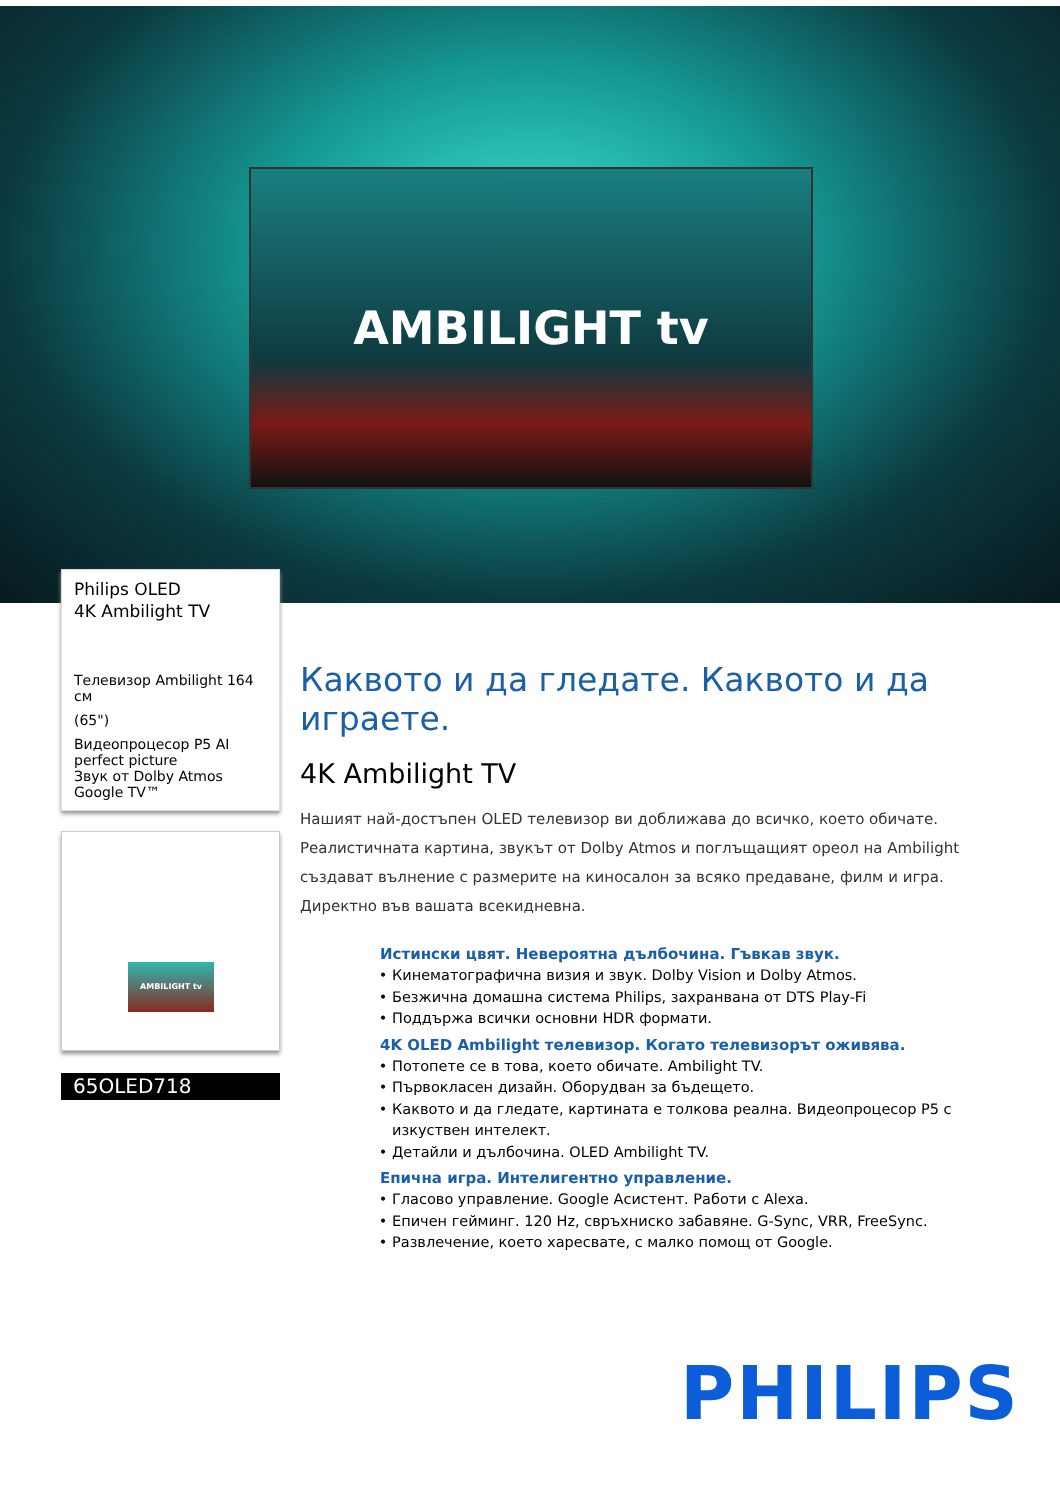AMBILIGHT tv
Philips OLED
4K Ambilight TV
Телевизор Ambilight 164 см
(65")
Видеопроцесор P5 AI perfect picture
Звук от Dolby Atmos
Google TV™
AMBILIGHT tv
65OLED718
Каквото и да гледате. Каквото и да играете.
4K Ambilight TV
Нашият най-достъпен OLED телевизор ви доближава до всичко, което обичате. Реалистичната картина, звукът от Dolby Atmos и поглъщащият ореол на Ambilight създават вълнение с размерите на киносалон за всяко предаване, филм и игра. Директно във вашата всекидневна.
Истински цвят. Невероятна дълбочина. Гъвкав звук.
Кинематографична визия и звук. Dolby Vision и Dolby Atmos.
Безжична домашна система Philips, захранвана от DTS Play-Fi
Поддържа всички основни HDR формати.
4K OLED Ambilight телевизор. Когато телевизорът оживява.
Потопете се в това, което обичате. Ambilight TV.
Първокласен дизайн. Оборудван за бъдещето.
Каквото и да гледате, картината е толкова реална. Видеопроцесор P5 с изкуствен интелект.
Детайли и дълбочина. OLED Ambilight TV.
Епична игра. Интелигентно управление.
Гласово управление. Google Асистент. Работи с Alexa.
Епичен гейминг. 120 Hz, свръхниско забавяне. G-Sync, VRR, FreeSync.
Развлечение, което харесвате, с малко помощ от Google.
PHILIPS